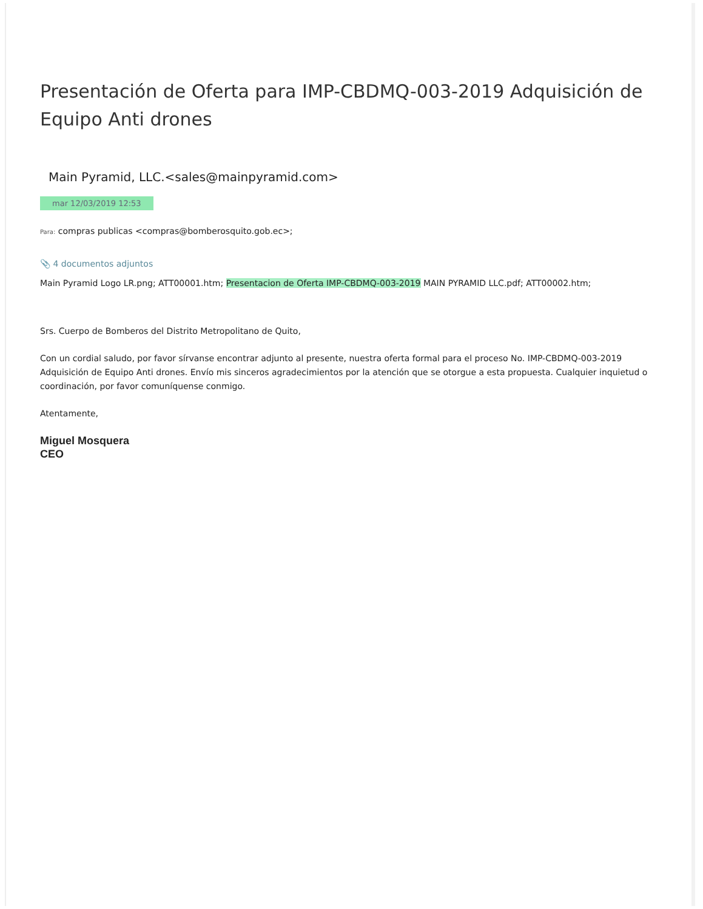Presentación de Oferta para IMP-CBDMQ-003-2019 Adquisición de Equipo Anti drones
Main Pyramid, LLC.<sales@mainpyramid.com>
mar 12/03/2019 12:53
Para: compras publicas <compras@bomberosquito.gob.ec>;
📎 4 documentos adjuntos
Main Pyramid Logo LR.png; ATT00001.htm; Presentacion de Oferta IMP-CBDMQ-003-2019 MAIN PYRAMID LLC.pdf; ATT00002.htm;
Srs. Cuerpo de Bomberos del Distrito Metropolitano de Quito,
Con un cordial saludo, por favor sírvanse encontrar adjunto al presente, nuestra oferta formal para el proceso No. IMP-CBDMQ-003-2019 Adquisición de Equipo Anti drones. Envío mis sinceros agradecimientos por la atención que se otorgue a esta propuesta. Cualquier inquietud o coordinación, por favor comuníquense conmigo.
Atentamente,
Miguel Mosquera
CEO